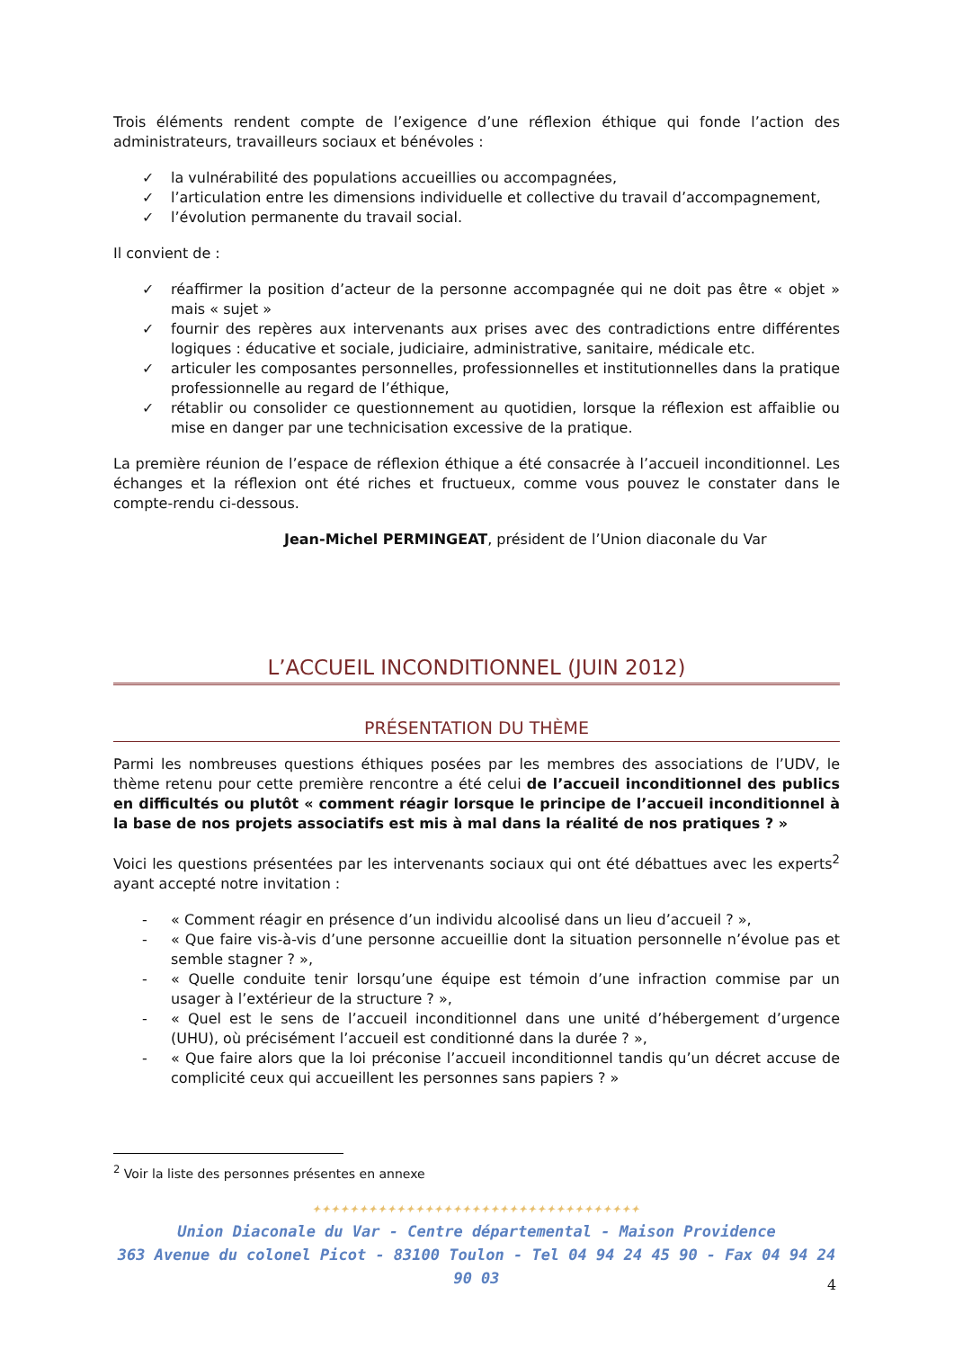Trois éléments rendent compte de l’exigence d’une réflexion éthique qui fonde l’action des administrateurs, travailleurs sociaux et bénévoles :
✓ la vulnérabilité des populations accueillies ou accompagnées,
✓ l’articulation entre les dimensions individuelle et collective du travail d’accompagnement,
✓ l’évolution permanente du travail social.
Il convient de :
✓ réaffirmer la position d’acteur de la personne accompagnée qui ne doit pas être « objet » mais « sujet »
✓ fournir des repères aux intervenants aux prises avec des contradictions entre différentes logiques : éducative et sociale, judiciaire, administrative, sanitaire, médicale etc.
✓ articuler les composantes personnelles, professionnelles et institutionnelles dans la pratique professionnelle au regard de l’éthique,
✓ rétablir ou consolider ce questionnement au quotidien, lorsque la réflexion est affaiblie ou mise en danger par une technicisation excessive de la pratique.
La première réunion de l’espace de réflexion éthique a été consacrée à l’accueil inconditionnel. Les échanges et la réflexion ont été riches et fructueux, comme vous pouvez le constater dans le compte-rendu ci-dessous.
Jean-Michel PERMINGEAT, président de l’Union diaconale du Var
L’ACCUEIL INCONDITIONNEL (JUIN 2012)
PRÉSENTATION DU THÈME
Parmi les nombreuses questions éthiques posées par les membres des associations de l’UDV, le thème retenu pour cette première rencontre a été celui de l’accueil inconditionnel des publics en difficultés ou plutôt « comment réagir lorsque le principe de l’accueil inconditionnel à la base de nos projets associatifs est mis à mal dans la réalité de nos pratiques ? »
Voici les questions présentées par les intervenants sociaux qui ont été débattues avec les experts<sup>2</sup> ayant accepté notre invitation :
- « Comment réagir en présence d’un individu alcoolisé dans un lieu d’accueil ? »,
- « Que faire vis-à-vis d’une personne accueillie dont la situation personnelle n’évolue pas et semble stagner ? »,
- « Quelle conduite tenir lorsqu’une équipe est témoin d’une infraction commise par un usager à l’extérieur de la structure ? »,
- « Quel est le sens de l’accueil inconditionnel dans une unité d’hébergement d’urgence (UHU), où précisément l’accueil est conditionné dans la durée ? »,
- « Que faire alors que la loi préconise l’accueil inconditionnel tandis qu’un décret accuse de complicité ceux qui accueillent les personnes sans papiers ? »
<sup>2</sup> Voir la liste des personnes présentes en annexe
✦✦✦✦✦✦✦✦✦✦✦✦✦✦✦✦✦✦✦✦✦✦✦✦✦✦✦✦✦✦✦✦✦✦✦
Union Diaconale du Var - Centre départemental - Maison Providence
363 Avenue du colonel Picot - 83100 Toulon - Tel 04 94 24 45 90 - Fax 04 94 24 90 03
4